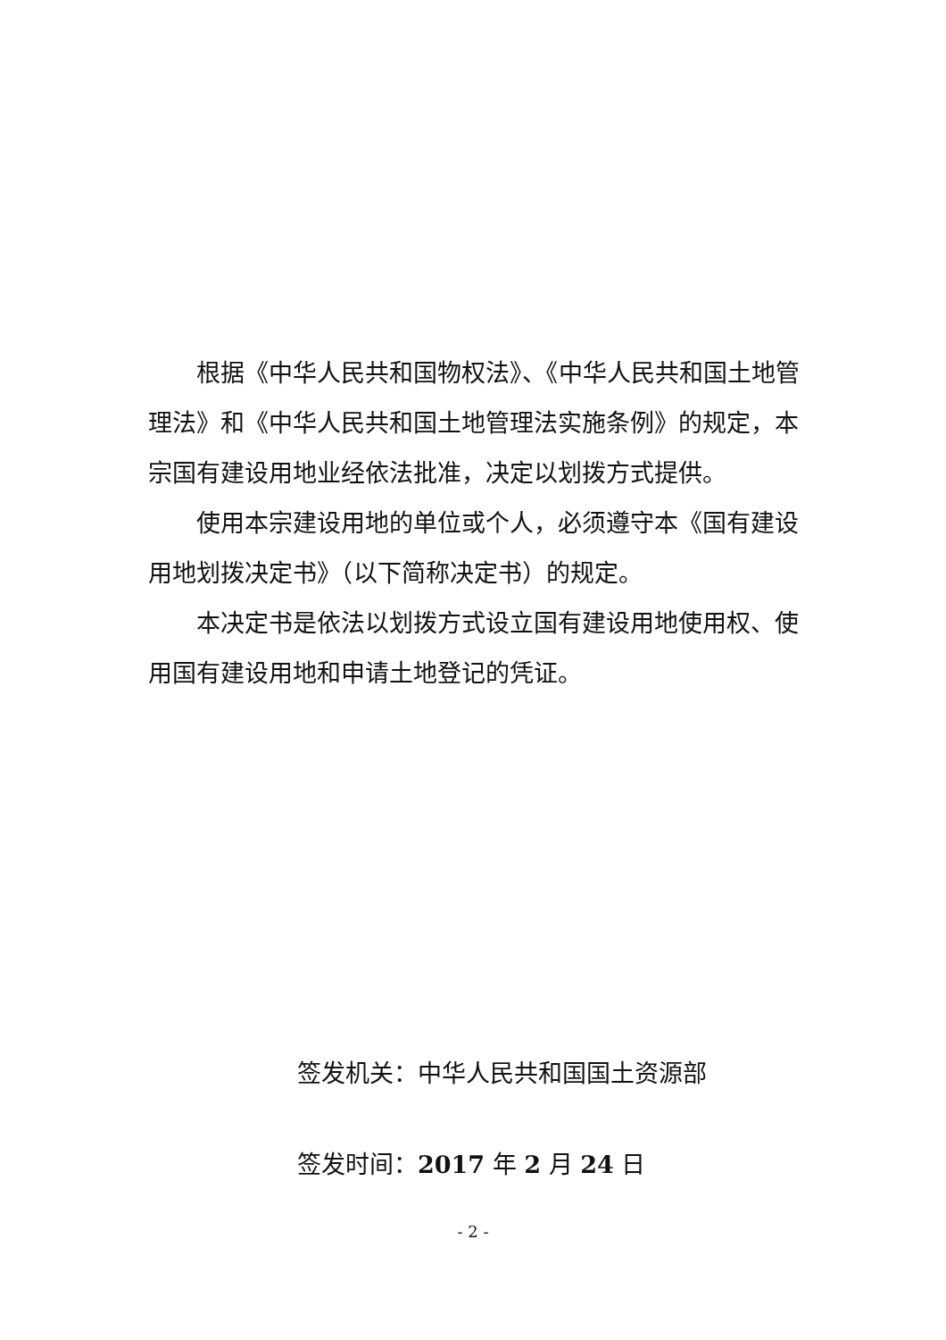根据《中华人民共和国物权法》、《中华人民共和国土地管理法》和《中华人民共和国土地管理法实施条例》的规定，本宗国有建设用地业经依法批准，决定以划拨方式提供。
使用本宗建设用地的单位或个人，必须遵守本《国有建设用地划拨决定书》（以下简称决定书）的规定。
本决定书是依法以划拨方式设立国有建设用地使用权、使用国有建设用地和申请土地登记的凭证。
签发机关：中华人民共和国国土资源部
签发时间：2017 年 2 月 24 日
- 2 -